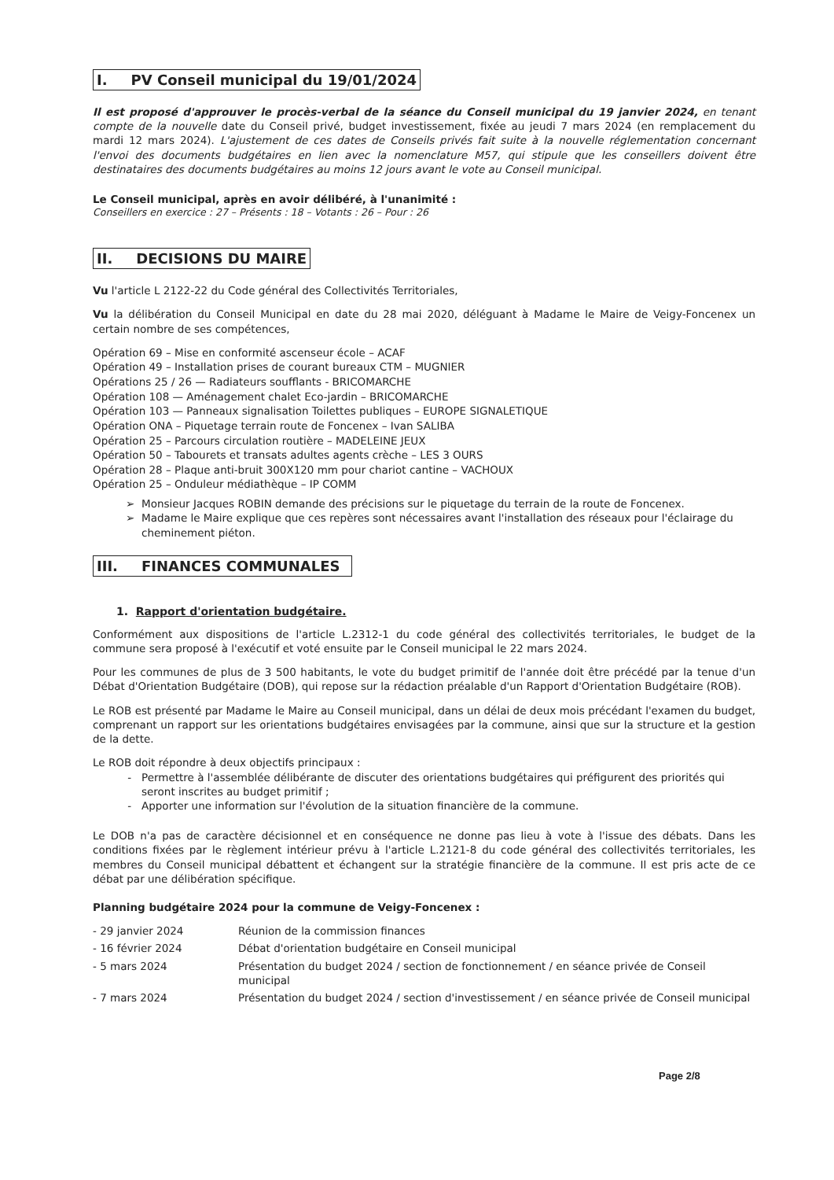I. PV Conseil municipal du 19/01/2024
Il est proposé d'approuver le procès-verbal de la séance du Conseil municipal du 19 janvier 2024, en tenant compte de la nouvelle date du Conseil privé, budget investissement, fixée au jeudi 7 mars 2024 (en remplacement du mardi 12 mars 2024). L'ajustement de ces dates de Conseils privés fait suite à la nouvelle réglementation concernant l'envoi des documents budgétaires en lien avec la nomenclature M57, qui stipule que les conseillers doivent être destinataires des documents budgétaires au moins 12 jours avant le vote au Conseil municipal.
Le Conseil municipal, après en avoir délibéré, à l'unanimité :
Conseillers en exercice : 27 – Présents : 18 – Votants : 26 – Pour : 26
II. DECISIONS DU MAIRE
Vu l'article L 2122-22 du Code général des Collectivités Territoriales,
Vu la délibération du Conseil Municipal en date du 28 mai 2020, déléguant à Madame le Maire de Veigy-Foncenex un certain nombre de ses compétences,
Opération 69 – Mise en conformité ascenseur école – ACAF
Opération 49 – Installation prises de courant bureaux CTM – MUGNIER
Opérations 25 / 26 — Radiateurs soufflants - BRICOMARCHE
Opération 108 — Aménagement chalet Eco-jardin – BRICOMARCHE
Opération 103 — Panneaux signalisation Toilettes publiques – EUROPE SIGNALETIQUE
Opération ONA – Piquetage terrain route de Foncenex – Ivan SALIBA
Opération 25 – Parcours circulation routière – MADELEINE JEUX
Opération 50 – Tabourets et transats adultes agents crèche – LES 3 OURS
Opération 28 – Plaque anti-bruit 300X120 mm pour chariot cantine – VACHOUX
Opération 25 – Onduleur médiathèque – IP COMM
Monsieur Jacques ROBIN demande des précisions sur le piquetage du terrain de la route de Foncenex.
Madame le Maire explique que ces repères sont nécessaires avant l'installation des réseaux pour l'éclairage du cheminement piéton.
III. FINANCES COMMUNALES
1. Rapport d'orientation budgétaire.
Conformément aux dispositions de l'article L.2312-1 du code général des collectivités territoriales, le budget de la commune sera proposé à l'exécutif et voté ensuite par le Conseil municipal le 22 mars 2024.
Pour les communes de plus de 3 500 habitants, le vote du budget primitif de l'année doit être précédé par la tenue d'un Débat d'Orientation Budgétaire (DOB), qui repose sur la rédaction préalable d'un Rapport d'Orientation Budgétaire (ROB).
Le ROB est présenté par Madame le Maire au Conseil municipal, dans un délai de deux mois précédant l'examen du budget, comprenant un rapport sur les orientations budgétaires envisagées par la commune, ainsi que sur la structure et la gestion de la dette.
Le ROB doit répondre à deux objectifs principaux :
Permettre à l'assemblée délibérante de discuter des orientations budgétaires qui préfigurent des priorités qui seront inscrites au budget primitif ;
Apporter une information sur l'évolution de la situation financière de la commune.
Le DOB n'a pas de caractère décisionnel et en conséquence ne donne pas lieu à vote à l'issue des débats. Dans les conditions fixées par le règlement intérieur prévu à l'article L.2121-8 du code général des collectivités territoriales, les membres du Conseil municipal débattent et échangent sur la stratégie financière de la commune. Il est pris acte de ce débat par une délibération spécifique.
Planning budgétaire 2024 pour la commune de Veigy-Foncenex :
| - 29 janvier 2024 | Réunion de la commission finances |
| - 16 février 2024 | Débat d'orientation budgétaire en Conseil municipal |
| - 5 mars 2024 | Présentation du budget 2024 / section de fonctionnement / en séance privée de Conseil municipal |
| - 7 mars 2024 | Présentation du budget 2024 / section d'investissement / en séance privée de Conseil municipal |
Page 2/8